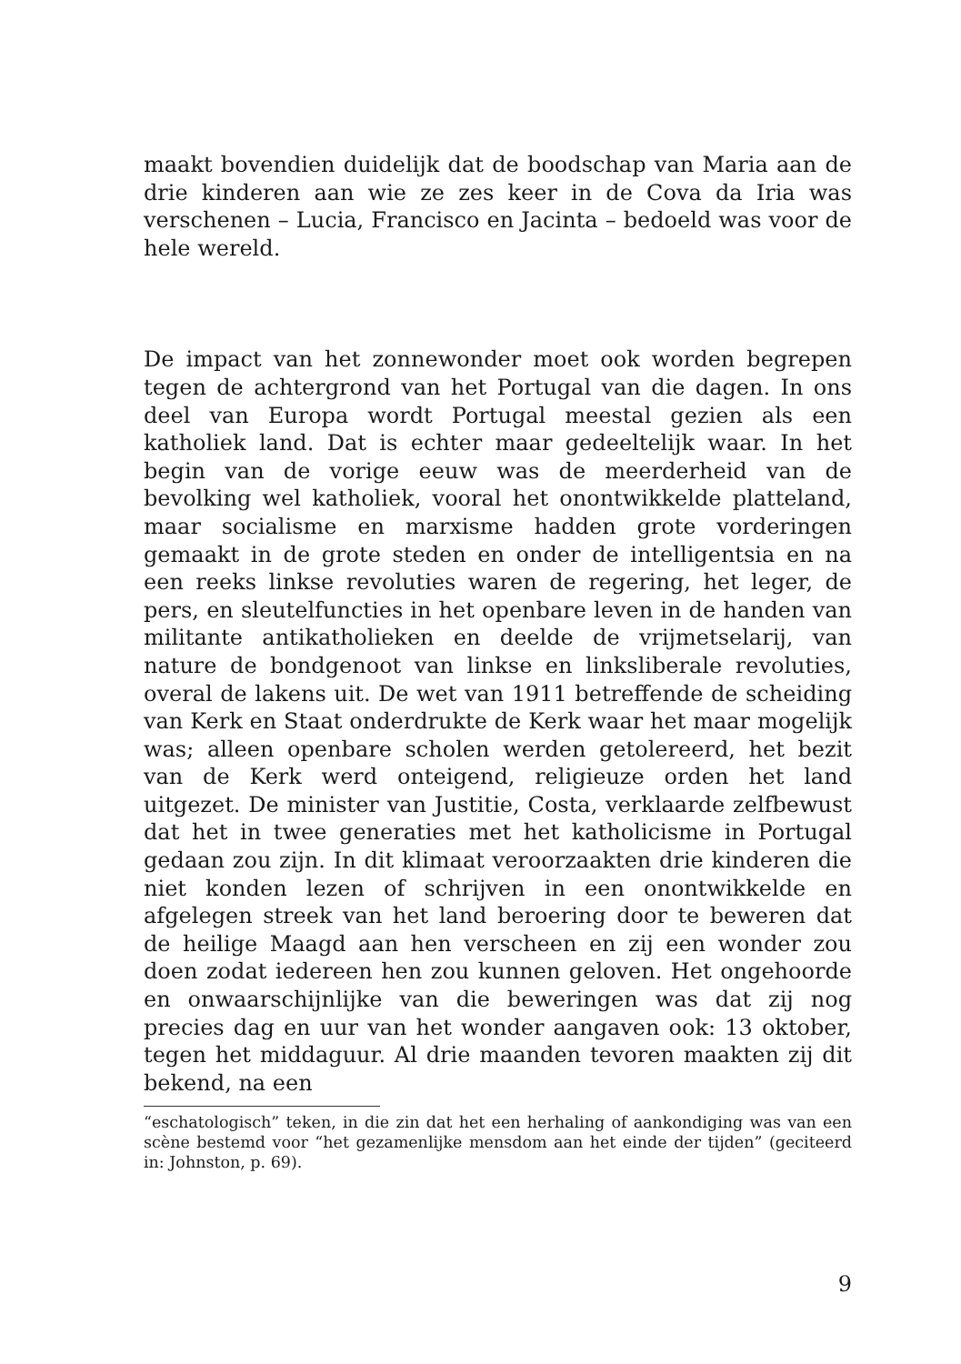maakt bovendien duidelijk dat de boodschap van Maria aan de drie kinderen aan wie ze zes keer in de Cova da Iria was verschenen – Lucia, Francisco en Jacinta – bedoeld was voor de hele wereld.
De impact van het zonnewonder moet ook worden begrepen tegen de achtergrond van het Portugal van die dagen. In ons deel van Europa wordt Portugal meestal gezien als een katholiek land. Dat is echter maar gedeeltelijk waar. In het begin van de vorige eeuw was de meerderheid van de bevolking wel katholiek, vooral het onontwikkelde platteland, maar socialisme en marxisme hadden grote vorderingen gemaakt in de grote steden en onder de intelligentsia en na een reeks linkse revoluties waren de regering, het leger, de pers, en sleutelfuncties in het openbare leven in de handen van militante antikatholieken en deelde de vrijmetselarij, van nature de bondgenoot van linkse en linksliberale revoluties, overal de lakens uit. De wet van 1911 betreffende de scheiding van Kerk en Staat onderdrukte de Kerk waar het maar mogelijk was; alleen openbare scholen werden getolereerd, het bezit van de Kerk werd onteigend, religieuze orden het land uitgezet. De minister van Justitie, Costa, verklaarde zelfbewust dat het in twee generaties met het katholicisme in Portugal gedaan zou zijn. In dit klimaat veroorzaakten drie kinderen die niet konden lezen of schrijven in een onontwikkelde en afgelegen streek van het land beroering door te beweren dat de heilige Maagd aan hen verscheen en zij een wonder zou doen zodat iedereen hen zou kunnen geloven. Het ongehoorde en onwaarschijnlijke van die beweringen was dat zij nog precies dag en uur van het wonder aangaven ook: 13 oktober, tegen het middaguur. Al drie maanden tevoren maakten zij dit bekend, na een
“eschatologisch” teken, in die zin dat het een herhaling of aankondiging was van een scène bestemd voor “het gezamenlijke mensdom aan het einde der tijden” (geciteerd in: Johnston, p. 69).
9